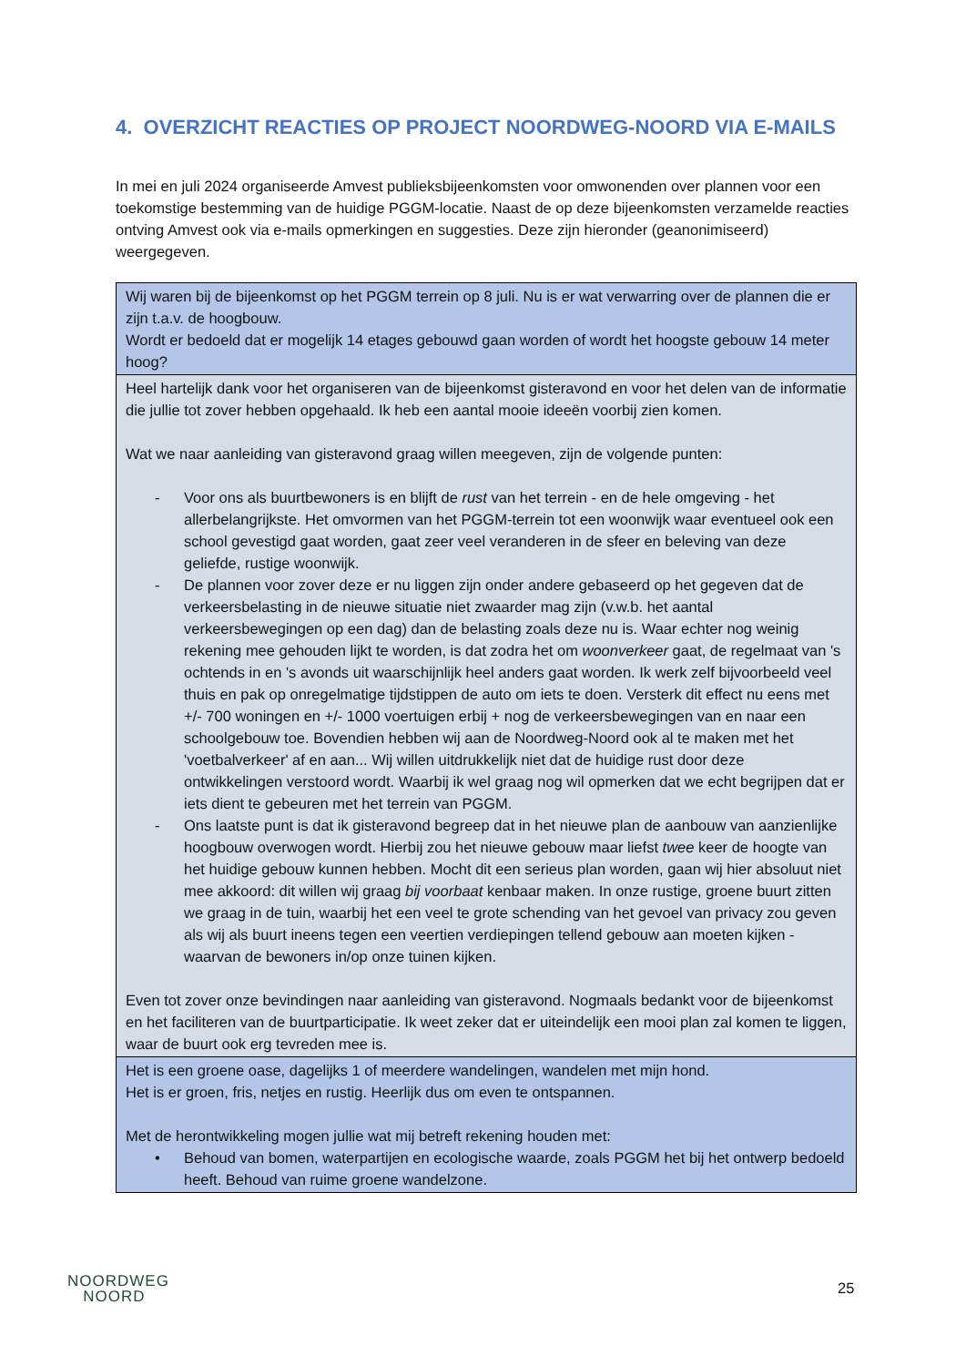4. OVERZICHT REACTIES OP PROJECT NOORDWEG-NOORD VIA E-MAILS
In mei en juli 2024 organiseerde Amvest publieksbijeenkomsten voor omwonenden over plannen voor een toekomstige bestemming van de huidige PGGM-locatie. Naast de op deze bijeenkomsten verzamelde reacties ontving Amvest ook via e-mails opmerkingen en suggesties. Deze zijn hieronder (geanonimiseerd) weergegeven.
| Wij waren bij de bijeenkomst op het PGGM terrein op 8 juli. Nu is er wat verwarring over de plannen die er zijn t.a.v. de hoogbouw. Wordt er bedoeld dat er mogelijk 14 etages gebouwd gaan worden of wordt het hoogste gebouw 14 meter hoog? |
| Heel hartelijk dank voor het organiseren van de bijeenkomst gisteravond en voor het delen van de informatie die jullie tot zover hebben opgehaald. Ik heb een aantal mooie ideeën voorbij zien komen. Wat we naar aanleiding van gisteravond graag willen meegeven, zijn de volgende punten: - Voor ons als buurtbewoners is en blijft de rust van het terrein - en de hele omgeving - het allerbelangrijkste. Het omvormen van het PGGM-terrein tot een woonwijk waar eventueel ook een school gevestigd gaat worden, gaat zeer veel veranderen in de sfeer en beleving van deze geliefde, rustige woonwijk. - De plannen voor zover deze er nu liggen zijn onder andere gebaseerd op het gegeven dat de verkeersbelasting in de nieuwe situatie niet zwaarder mag zijn (v.w.b. het aantal verkeersbewegingen op een dag) dan de belasting zoals deze nu is. Waar echter nog weinig rekening mee gehouden lijkt te worden, is dat zodra het om woonverkeer gaat, de regelmaat van 's ochtends in en 's avonds uit waarschijnlijk heel anders gaat worden. Ik werk zelf bijvoorbeeld veel thuis en pak op onregelmatige tijdstippen de auto om iets te doen. Versterk dit effect nu eens met +/- 700 woningen en +/- 1000 voertuigen erbij + nog de verkeersbewegingen van en naar een schoolgebouw toe. Bovendien hebben wij aan de Noordweg-Noord ook al te maken met het 'voetbalverkeer' af en aan... Wij willen uitdrukkelijk niet dat de huidige rust door deze ontwikkelingen verstoord wordt. Waarbij ik wel graag nog wil opmerken dat we echt begrijpen dat er iets dient te gebeuren met het terrein van PGGM. - Ons laatste punt is dat ik gisteravond begreep dat in het nieuwe plan de aanbouw van aanzienlijke hoogbouw overwogen wordt. Hierbij zou het nieuwe gebouw maar liefst twee keer de hoogte van het huidige gebouw kunnen hebben. Mocht dit een serieus plan worden, gaan wij hier absoluut niet mee akkoord: dit willen wij graag bij voorbaat kenbaar maken. In onze rustige, groene buurt zitten we graag in de tuin, waarbij het een veel te grote schending van het gevoel van privacy zou geven als wij als buurt ineens tegen een veertien verdiepingen tellend gebouw aan moeten kijken - waarvan de bewoners in/op onze tuinen kijken. Even tot zover onze bevindingen naar aanleiding van gisteravond. Nogmaals bedankt voor de bijeenkomst en het faciliteren van de buurtparticipatie. Ik weet zeker dat er uiteindelijk een mooi plan zal komen te liggen, waar de buurt ook erg tevreden mee is. |
| Het is een groene oase, dagelijks 1 of meerdere wandelingen, wandelen met mijn hond. Het is er groen, fris, netjes en rustig. Heerlijk dus om even te ontspannen. Met de herontwikkeling mogen jullie wat mij betreft rekening houden met: • Behoud van bomen, waterpartijen en ecologische waarde, zoals PGGM het bij het ontwerp bedoeld heeft. Behoud van ruime groene wandelzone. |
NOORDWEG
NOORD
25